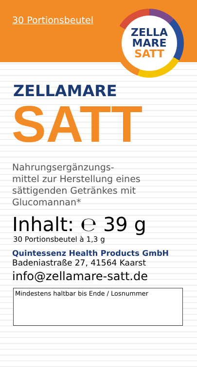30 Portionsbeutel
ZELLA
MARE
SATT
ZELLAMARE
SATT
Nahrungsergänzungs-
mittel zur Herstellung eines
sättigenden Getränkes mit
Glucomannan*
Inhalt: ℮ 39 g
30 Portionsbeutel à 1,3 g
Quintessenz Health Products GmbH
Badeniastraße 27, 41564 Kaarst
info@zellamare-satt.de
Mindestens haltbar bis Ende / Losnummer